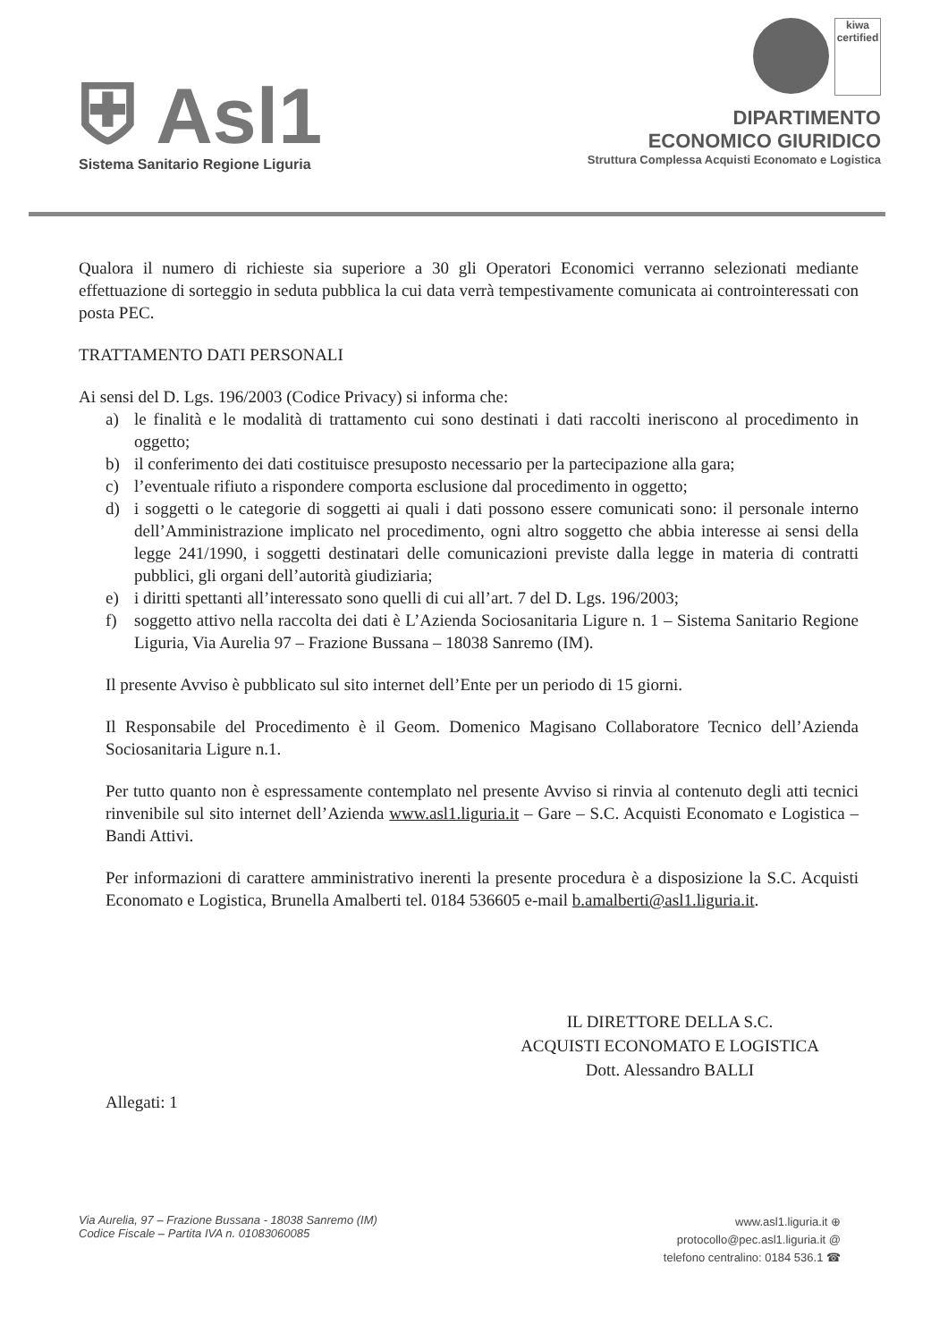⛨ Asl1
Sistema Sanitario Regione Liguria
kiwa
certified
DIPARTIMENTO
ECONOMICO GIURIDICO
Struttura Complessa Acquisti Economato e Logistica
Qualora il numero di richieste sia superiore a 30 gli Operatori Economici verranno selezionati mediante effettuazione di sorteggio in seduta pubblica la cui data verrà tempestivamente comunicata ai controinteressati con posta PEC.
TRATTAMENTO DATI PERSONALI
Ai sensi del D. Lgs. 196/2003 (Codice Privacy) si informa che:
a) le finalità e le modalità di trattamento cui sono destinati i dati raccolti ineriscono al procedimento in oggetto;
b) il conferimento dei dati costituisce presuposto necessario per la partecipazione alla gara;
c) l’eventuale rifiuto a rispondere comporta esclusione dal procedimento in oggetto;
d) i soggetti o le categorie di soggetti ai quali i dati possono essere comunicati sono: il personale interno dell’Amministrazione implicato nel procedimento, ogni altro soggetto che abbia interesse ai sensi della legge 241/1990, i soggetti destinatari delle comunicazioni previste dalla legge in materia di contratti pubblici, gli organi dell’autorità giudiziaria;
e) i diritti spettanti all’interessato sono quelli di cui all’art. 7 del D. Lgs. 196/2003;
f) soggetto attivo nella raccolta dei dati è L’Azienda Sociosanitaria Ligure n. 1 – Sistema Sanitario Regione Liguria, Via Aurelia 97 – Frazione Bussana – 18038 Sanremo (IM).
Il presente Avviso è pubblicato sul sito internet dell’Ente per un periodo di 15 giorni.
Il Responsabile del Procedimento è il Geom. Domenico Magisano Collaboratore Tecnico dell’Azienda Sociosanitaria Ligure n.1.
Per tutto quanto non è espressamente contemplato nel presente Avviso si rinvia al contenuto degli atti tecnici rinvenibile sul sito internet dell’Azienda www.asl1.liguria.it – Gare – S.C. Acquisti Economato e Logistica – Bandi Attivi.
Per informazioni di carattere amministrativo inerenti la presente procedura è a disposizione la S.C. Acquisti Economato e Logistica, Brunella Amalberti tel. 0184 536605 e-mail b.amalberti@asl1.liguria.it.
IL DIRETTORE DELLA S.C.
ACQUISTI ECONOMATO E LOGISTICA
Dott. Alessandro BALLI
Allegati: 1
Via Aurelia, 97 – Frazione Bussana - 18038 Sanremo (IM)
Codice Fiscale – Partita IVA n. 01083060085
www.asl1.liguria.it ⊕
protocollo@pec.asl1.liguria.it @
telefono centralino: 0184 536.1 ☎